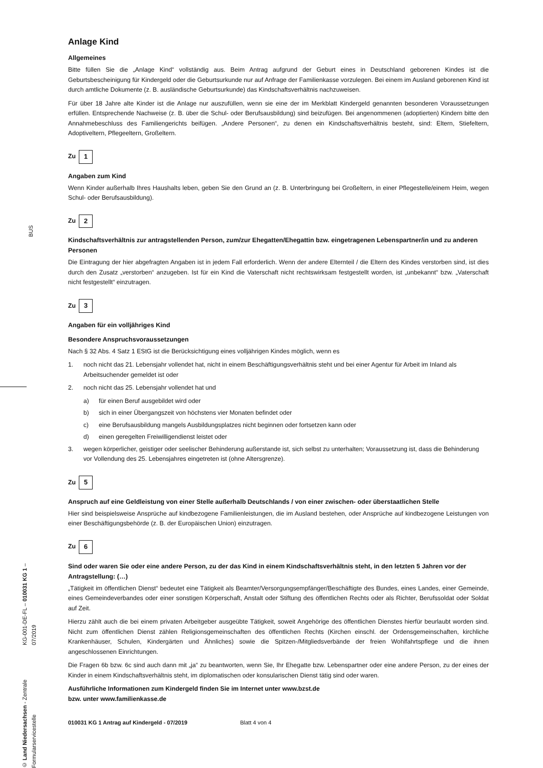BUS
Anlage Kind
Allgemeines
Bitte füllen Sie die „Anlage Kind“ vollständig aus. Beim Antrag aufgrund der Geburt eines in Deutschland geborenen Kindes ist die Geburtsbescheinigung für Kindergeld oder die Geburtsurkunde nur auf Anfrage der Familienkasse vorzulegen. Bei einem im Ausland geborenen Kind ist durch amtliche Dokumente (z. B. ausländische Geburtsurkunde) das Kindschaftsverhältnis nachzuweisen.
Für über 18 Jahre alte Kinder ist die Anlage nur auszufüllen, wenn sie eine der im Merkblatt Kindergeld genannten besonderen Voraussetzungen erfüllen. Entsprechende Nachweise (z. B. über die Schul- oder Berufsausbildung) sind beizufügen. Bei angenommenen (adoptierten) Kindern bitte den Annahmebeschluss des Familiengerichts beifügen. „Andere Personen“, zu denen ein Kindschaftsverhältnis besteht, sind: Eltern, Stiefeltern, Adoptiveltern, Pflegeeltern, Großeltern.
Zu 1
Angaben zum Kind
Wenn Kinder außerhalb Ihres Haushalts leben, geben Sie den Grund an (z. B. Unterbringung bei Großeltern, in einer Pflegestelle/einem Heim, wegen Schul- oder Berufsausbildung).
Zu 2
Kindschaftsverhältnis zur antragstellenden Person, zum/zur Ehegatten/Ehegattin bzw. eingetragenen Lebenspartner/in und zu anderen Personen
Die Eintragung der hier abgefragten Angaben ist in jedem Fall erforderlich. Wenn der andere Elternteil / die Eltern des Kindes verstorben sind, ist dies durch den Zusatz „verstorben“ anzugeben. Ist für ein Kind die Vaterschaft nicht rechtswirksam festgestellt worden, ist „unbekannt“ bzw. „Vaterschaft nicht festgestellt“ einzutragen.
Zu 3
Angaben für ein volljähriges Kind
Besondere Anspruchsvoraussetzungen
Nach § 32 Abs. 4 Satz 1 EStG ist die Berücksichtigung eines volljährigen Kindes möglich, wenn es
1. noch nicht das 21. Lebensjahr vollendet hat, nicht in einem Beschäftigungsverhältnis steht und bei einer Agentur für Arbeit im Inland als Arbeitsuchender gemeldet ist oder
2. noch nicht das 25. Lebensjahr vollendet hat und
a) für einen Beruf ausgebildet wird oder
b) sich in einer Übergangszeit von höchstens vier Monaten befindet oder
c) eine Berufsausbildung mangels Ausbildungsplatzes nicht beginnen oder fortsetzen kann oder
d) einen geregelten Freiwilligendienst leistet oder
3. wegen körperlicher, geistiger oder seelischer Behinderung außerstande ist, sich selbst zu unterhalten; Voraussetzung ist, dass die Behinderung vor Vollendung des 25. Lebensjahres eingetreten ist (ohne Altersgrenze).
Zu 5
Anspruch auf eine Geldleistung von einer Stelle außerhalb Deutschlands / von einer zwischen- oder überstaatlichen Stelle
Hier sind beispielsweise Ansprüche auf kindbezogene Familienleistungen, die im Ausland bestehen, oder Ansprüche auf kindbezogene Leistungen von einer Beschäftigungsbehörde (z. B. der Europäischen Union) einzutragen.
Zu 6
Sind oder waren Sie oder eine andere Person, zu der das Kind in einem Kindschaftsverhältnis steht, in den letzten 5 Jahren vor der Antragstellung: (…)
„Tätigkeit im öffentlichen Dienst“ bedeutet eine Tätigkeit als Beamter/Versorgungsempfänger/Beschäftigte des Bundes, eines Landes, einer Gemeinde, eines Gemeindeverbandes oder einer sonstigen Körperschaft, Anstalt oder Stiftung des öffentlichen Rechts oder als Richter, Berufssoldat oder Soldat auf Zeit.
Hierzu zählt auch die bei einem privaten Arbeitgeber ausgeübte Tätigkeit, soweit Angehörige des öffentlichen Dienstes hierfür beurlaubt worden sind. Nicht zum öffentlichen Dienst zählen Religionsgemeinschaften des öffentlichen Rechts (Kirchen einschl. der Ordensgemeinschaften, kirchliche Krankenhäuser, Schulen, Kindergärten und Ähnliches) sowie die Spitzen-/Mitgliedsverbände der freien Wohlfahrtspflege und die ihnen angeschlossenen Einrichtungen.
Die Fragen 6b bzw. 6c sind auch dann mit „ja“ zu beantworten, wenn Sie, Ihr Ehegatte bzw. Lebenspartner oder eine andere Person, zu der eines der Kinder in einem Kindschaftsverhältnis steht, im diplomatischen oder konsularischen Dienst tätig sind oder waren.
Ausführliche Informationen zum Kindergeld finden Sie im Internet unter www.bzst.de
bzw. unter www.familienkasse.de
010031 KG 1 Antrag auf Kindergeld - 07/2019 Blatt 4 von 4
© Land Niedersachsen - Zentrale Formularservicestelle
KG-001-DE-FL – 010031 KG 1 – 07/2019